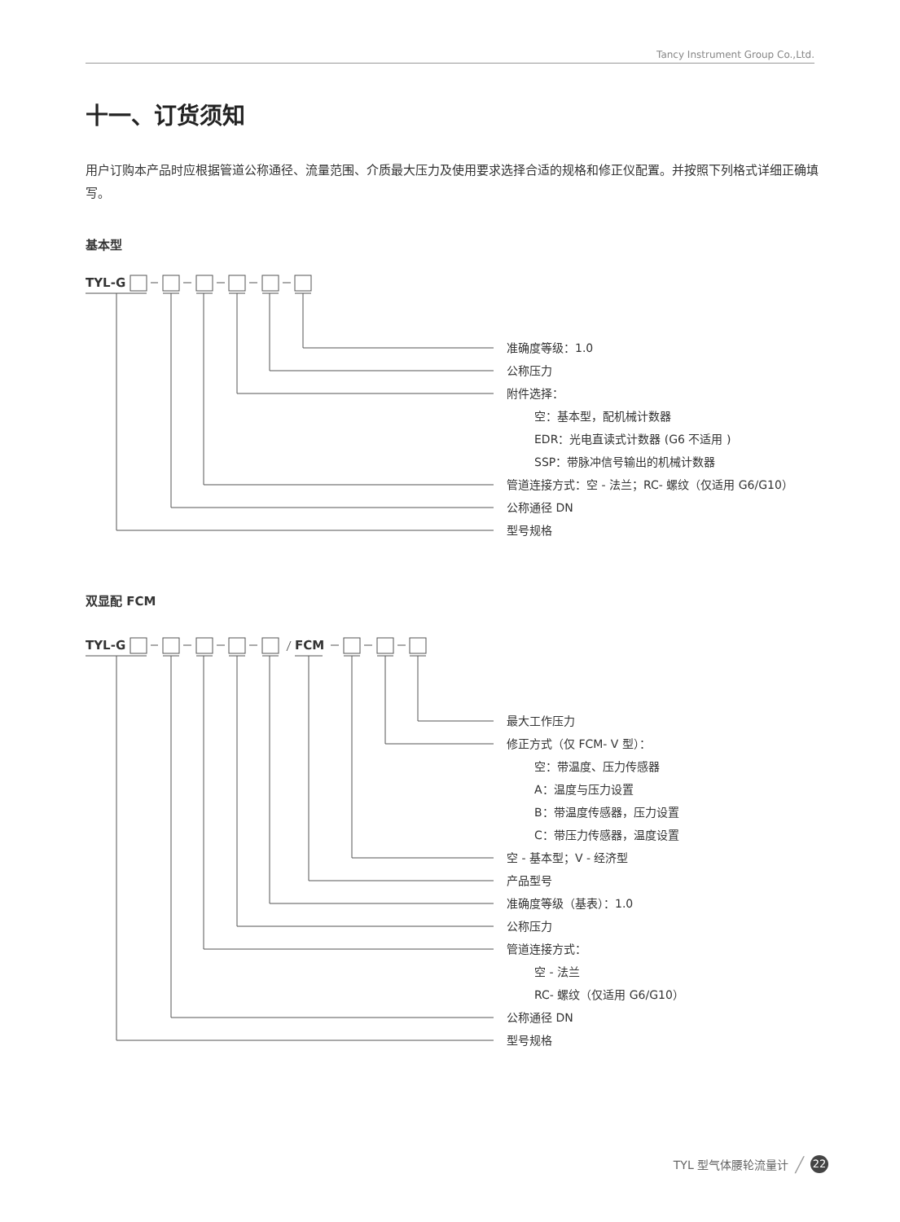Tancy Instrument Group Co.,Ltd.
十一、订货须知
用户订购本产品时应根据管道公称通径、流量范围、介质最大压力及使用要求选择合适的规格和修正仪配置。并按照下列格式详细正确填写。
基本型
TYL-G
准确度等级：1.0
公称压力
附件选择：
空：基本型，配机械计数器
EDR：光电直读式计数器 (G6 不适用 )
SSP：带脉冲信号输出的机械计数器
管道连接方式：空 - 法兰；RC- 螺纹（仅适用 G6/G10）
公称通径 DN
型号规格
双显配 FCM
TYL-G FCM
最大工作压力
修正方式（仅 FCM- V 型）：
空：带温度、压力传感器
A：温度与压力设置
B：带温度传感器，压力设置
C：带压力传感器，温度设置
空 - 基本型；V - 经济型
产品型号
准确度等级（基表）：1.0
公称压力
管道连接方式：
空 - 法兰
RC- 螺纹（仅适用 G6/G10）
公称通径 DN
型号规格
TYL 型气体腰轮流量计 ╱ 22